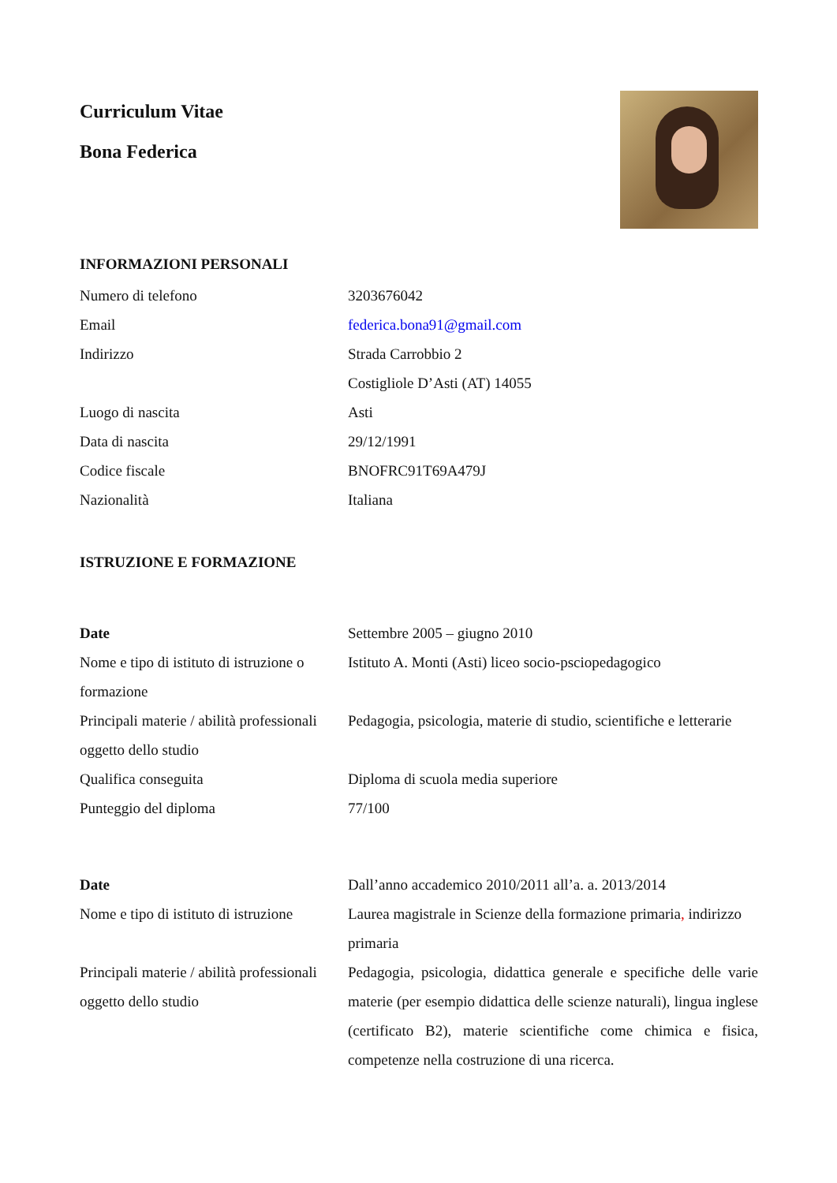Curriculum Vitae
Bona Federica
INFORMAZIONI PERSONALI
| Numero di telefono | 3203676042 |
| Email | federica.bona91@gmail.com |
| Indirizzo | Strada Carrobbio 2 Costigliole D’Asti (AT) 14055 |
| Luogo di nascita | Asti |
| Data di nascita | 29/12/1991 |
| Codice fiscale | BNOFRC91T69A479J |
| Nazionalità | Italiana |
ISTRUZIONE E FORMAZIONE
| Date | Settembre 2005 – giugno 2010 |
| Nome e tipo di istituto di istruzione o formazione | Istituto A. Monti (Asti) liceo socio-psciopedagogico |
| Principali materie / abilità professionali oggetto dello studio | Pedagogia, psicologia, materie di studio, scientifiche e letterarie |
| Qualifica conseguita | Diploma di scuola media superiore |
| Punteggio del diploma | 77/100 |
| Date | Dall’anno accademico 2010/2011 all’a. a. 2013/2014 |
| Nome e tipo di istituto di istruzione | Laurea magistrale in Scienze della formazione primaria , indirizzo primaria |
| Principali materie / abilità professionali oggetto dello studio | Pedagogia, psicologia, didattica generale e specifiche delle varie materie (per esempio didattica delle scienze naturali), lingua inglese (certificato B2), materie scientifiche come chimica e fisica, competenze nella costruzione di una ricerca. |